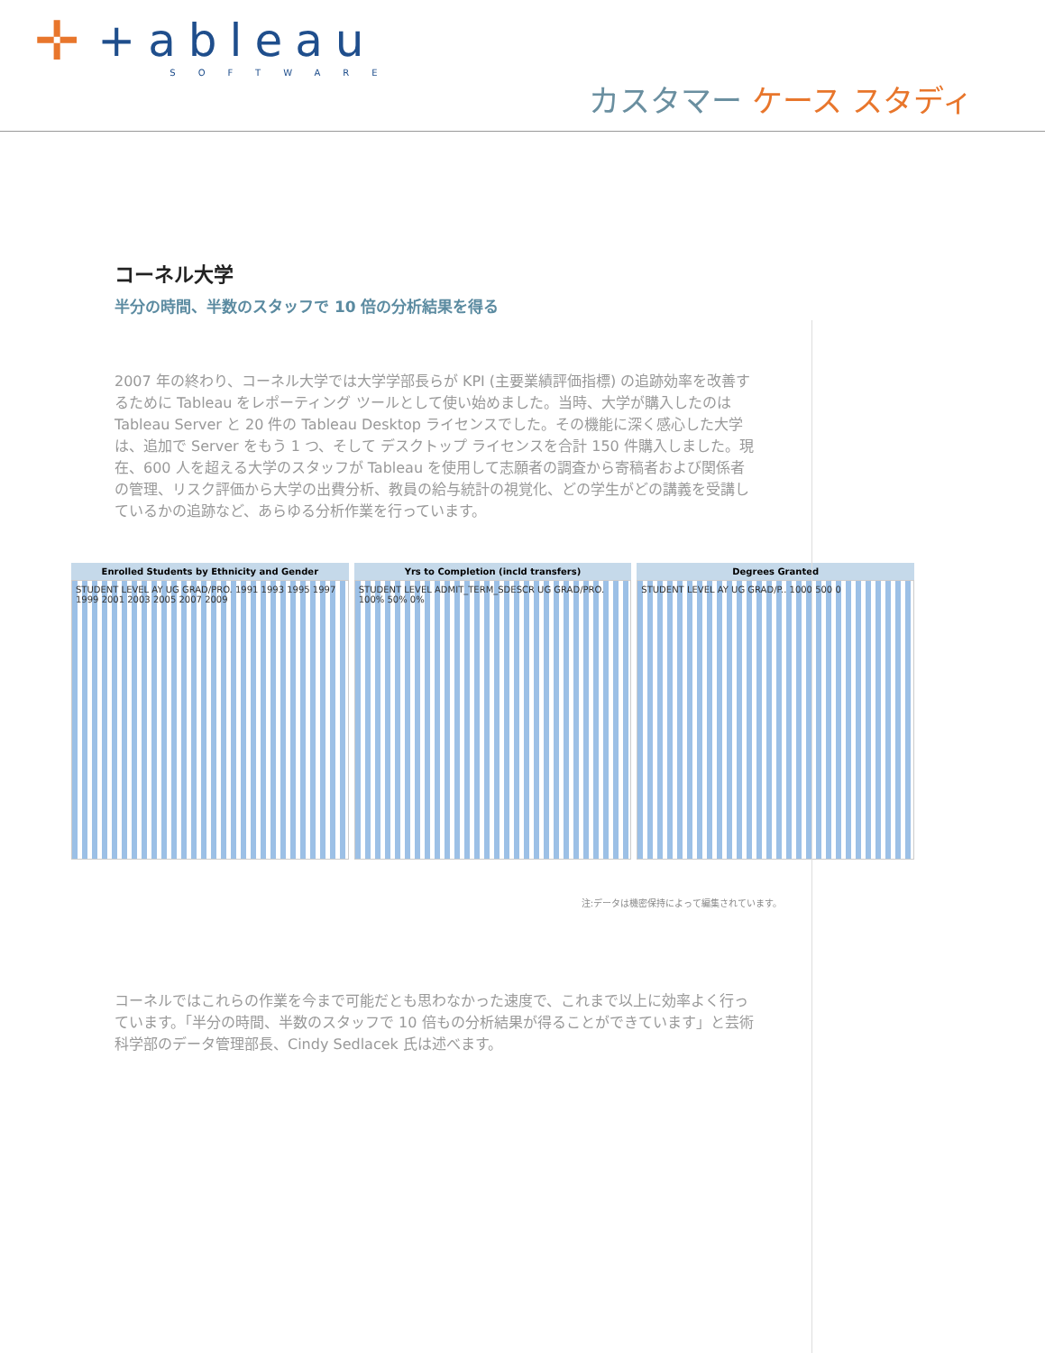✛
+ableau
SOFTWARE
カスタマー ケース スタディ
コーネル大学
半分の時間、半数のスタッフで 10 倍の分析結果を得る
2007 年の終わり、コーネル大学では大学学部長らが KPI (主要業績評価指標) の追跡効率を改善するために Tableau をレポーティング ツールとして使い始めました。当時、大学が購入したのは Tableau Server と 20 件の Tableau Desktop ライセンスでした。その機能に深く感心した大学は、追加で Server をもう 1 つ、そして デスクトップ ライセンスを合計 150 件購入しました。現在、600 人を超える大学のスタッフが Tableau を使用して志願者の調査から寄稿者および関係者の管理、リスク評価から大学の出費分析、教員の給与統計の視覚化、どの学生がどの講義を受講しているかの追跡など、あらゆる分析作業を行っています。
Enrolled Students by Ethnicity and Gender
STUDENT LEVEL AY UG GRAD/PRO. 1991 1993 1995 1997 1999 2001 2003 2005 2007 2009
Yrs to Completion (incld transfers)
STUDENT LEVEL ADMIT_TERM_SDESCR UG GRAD/PRO. 100% 50% 0%
Degrees Granted
STUDENT LEVEL AY UG GRAD/P.. 1000 500 0
注:データは機密保持によって編集されています。
コーネルではこれらの作業を今まで可能だとも思わなかった速度で、これまで以上に効率よく行っています。「半分の時間、半数のスタッフで 10 倍もの分析結果が得ることができています」と芸術科学部のデータ管理部長、Cindy Sedlacek 氏は述べます。